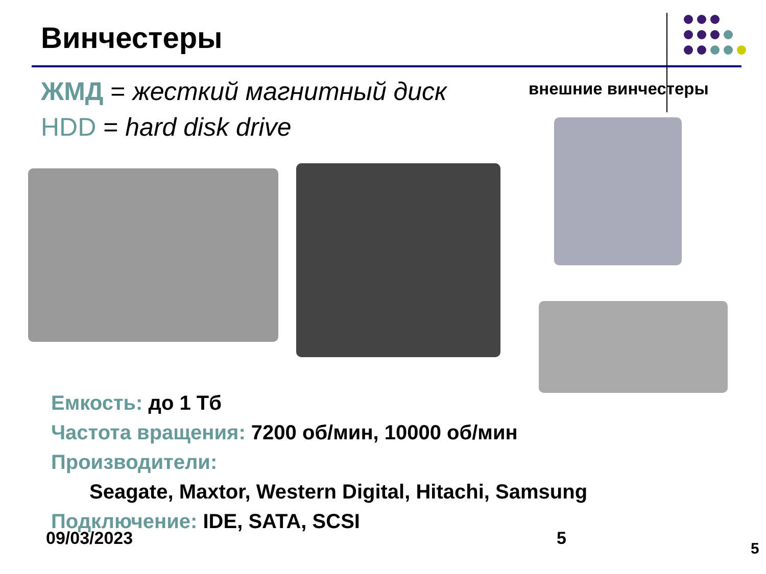Винчестеры
ЖМД = жесткий магнитный диск
HDD = hard disk drive
внешние винчестеры
Емкость: до 1 Тб
Частота вращения: 7200 об/мин, 10000 об/мин
Производители:
Seagate, Maxtor, Western Digital, Hitachi, Samsung
Подключение: IDE, SATA, SCSI
09/03/2023 5
5